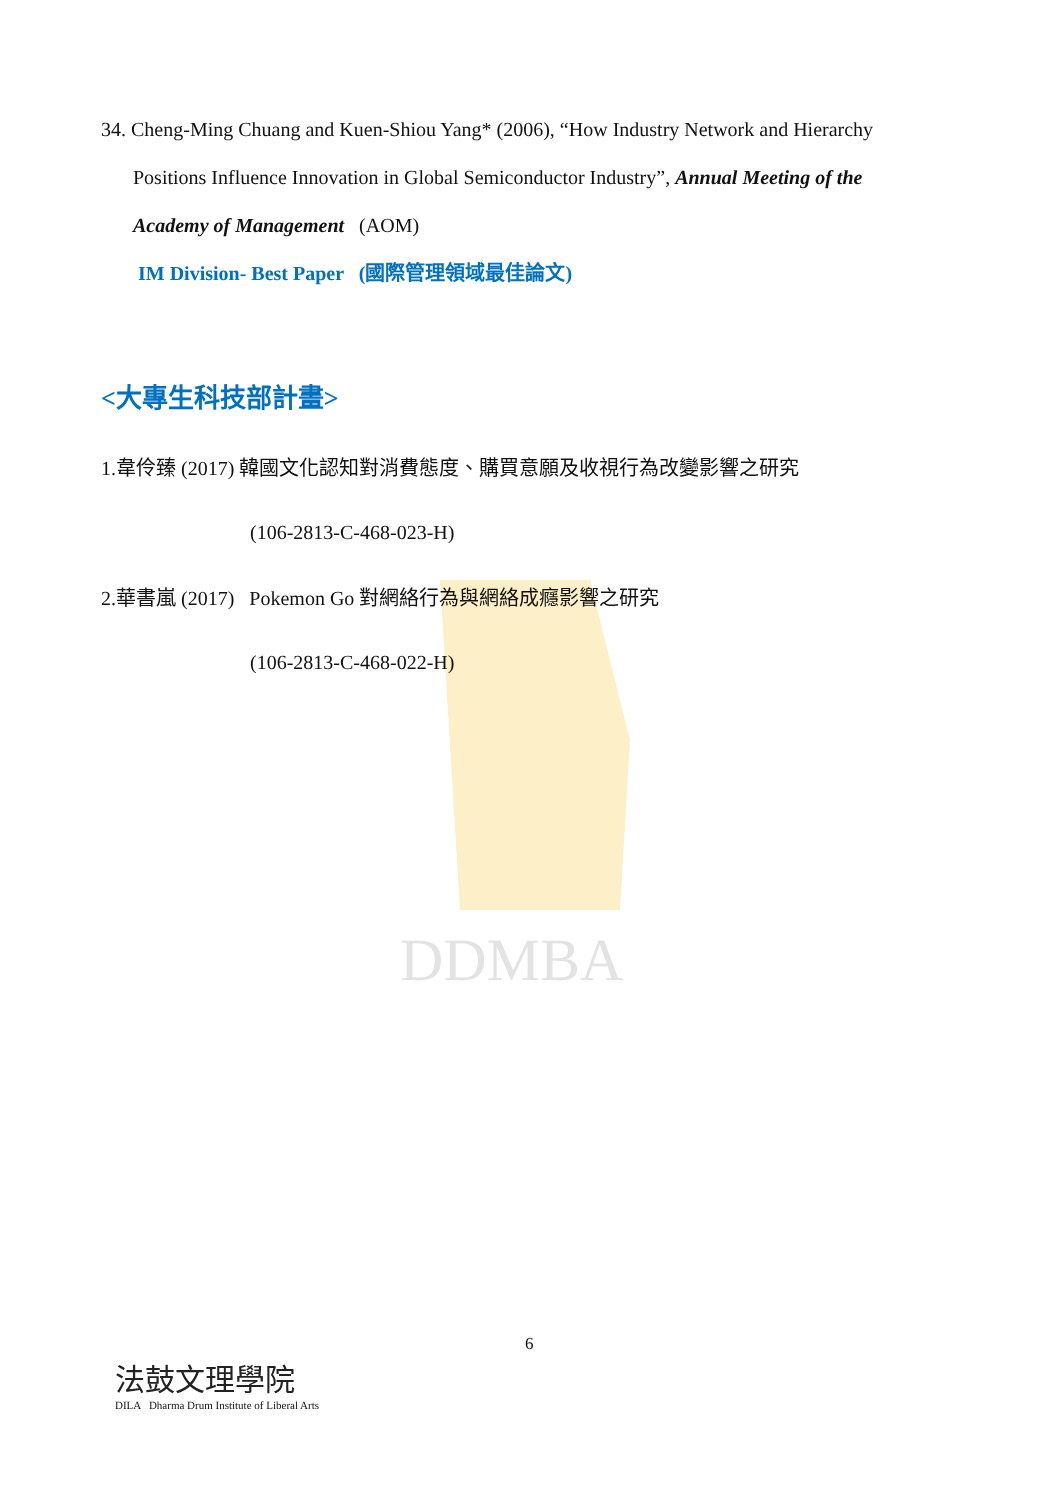DDMBA
34. Cheng-Ming Chuang and Kuen-Shiou Yang* (2006), “How Industry Network and Hierarchy
Positions Influence Innovation in Global Semiconductor Industry”, Annual Meeting of the
Academy of Management (AOM)
IM Division- Best Paper (國際管理領域最佳論文)
<大專生科技部計畫>
1.韋伶臻 (2017) 韓國文化認知對消費態度、購買意願及收視行為改變影響之研究
(106-2813-C-468-023-H)
2.華書嵐 (2017) Pokemon Go 對網絡行為與網絡成癮影響之研究
(106-2813-C-468-022-H)
6
法鼓文理學院
DILA Dharma Drum Institute of Liberal Arts